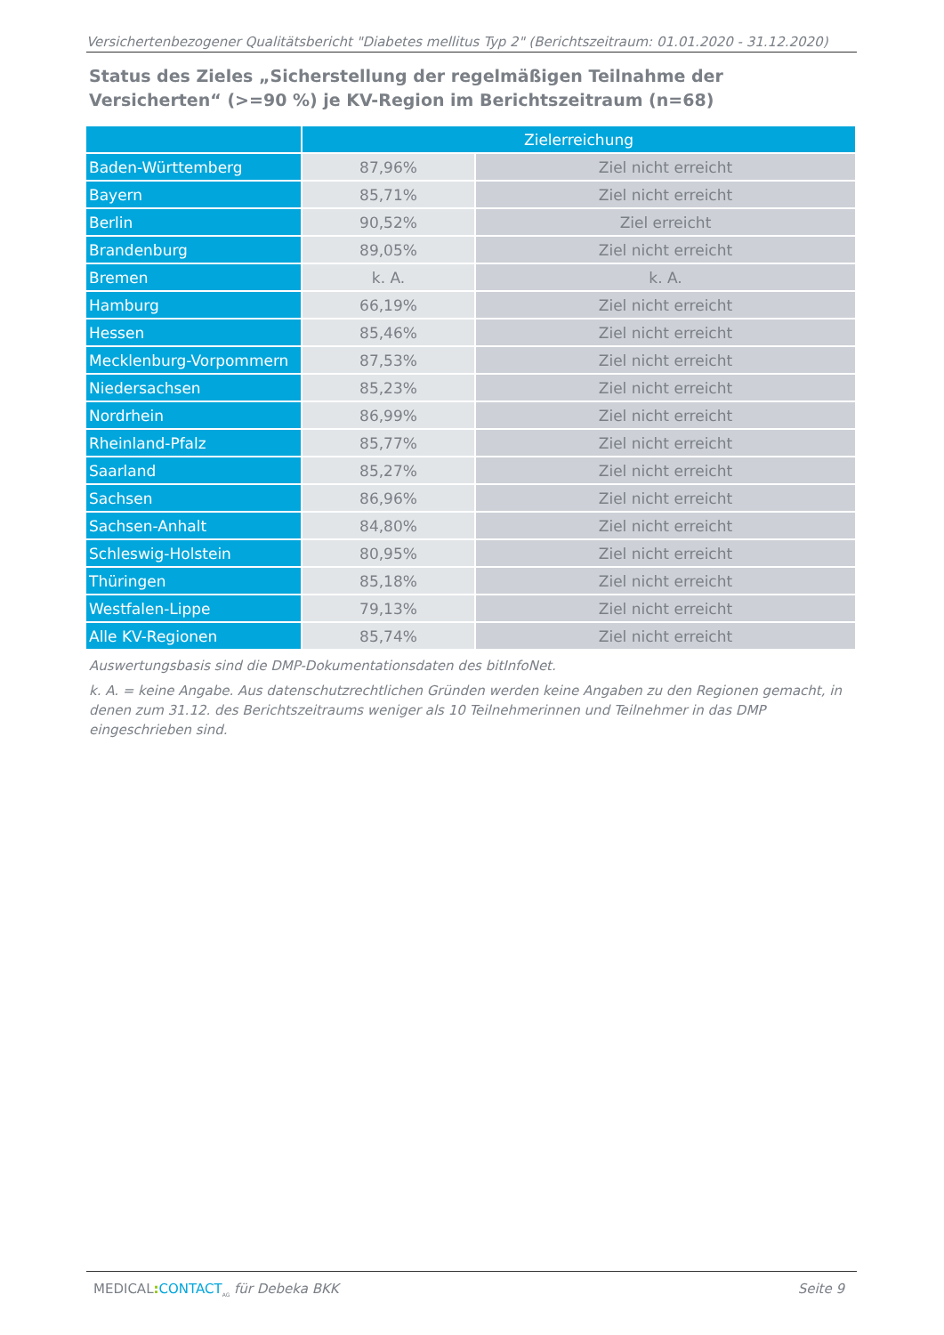Versichertenbezogener Qualitätsbericht "Diabetes mellitus Typ 2" (Berichtszeitraum: 01.01.2020 - 31.12.2020)
Status des Zieles „Sicherstellung der regelmäßigen Teilnahme der Versicherten“ (>=90 %) je KV-Region im Berichtszeitraum (n=68)
| | Zielerreichung | |
| --- | --- | --- |
| Baden-Württemberg | 87,96% | Ziel nicht erreicht |
| Bayern | 85,71% | Ziel nicht erreicht |
| Berlin | 90,52% | Ziel erreicht |
| Brandenburg | 89,05% | Ziel nicht erreicht |
| Bremen | k. A. | k. A. |
| Hamburg | 66,19% | Ziel nicht erreicht |
| Hessen | 85,46% | Ziel nicht erreicht |
| Mecklenburg-Vorpommern | 87,53% | Ziel nicht erreicht |
| Niedersachsen | 85,23% | Ziel nicht erreicht |
| Nordrhein | 86,99% | Ziel nicht erreicht |
| Rheinland-Pfalz | 85,77% | Ziel nicht erreicht |
| Saarland | 85,27% | Ziel nicht erreicht |
| Sachsen | 86,96% | Ziel nicht erreicht |
| Sachsen-Anhalt | 84,80% | Ziel nicht erreicht |
| Schleswig-Holstein | 80,95% | Ziel nicht erreicht |
| Thüringen | 85,18% | Ziel nicht erreicht |
| Westfalen-Lippe | 79,13% | Ziel nicht erreicht |
| Alle KV-Regionen | 85,74% | Ziel nicht erreicht |
Auswertungsbasis sind die DMP-Dokumentationsdaten des bitInfoNet.
k. A. = keine Angabe. Aus datenschutzrechtlichen Gründen werden keine Angaben zu den Regionen gemacht, in denen zum 31.12. des Berichtszeitraums weniger als 10 Teilnehmerinnen und Teilnehmer in das DMP eingeschrieben sind.
MEDICAL: CONTACT<sub>AG</sub> für Debeka BKK Seite 9